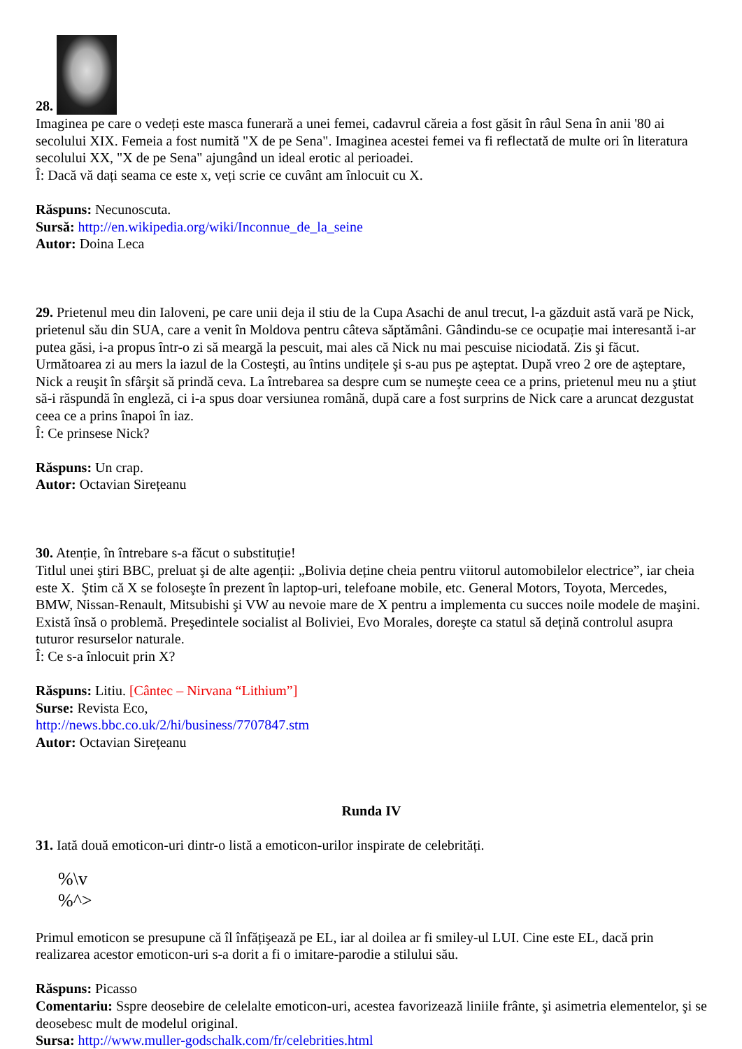28.
Imaginea pe care o vedeți este masca funerară a unei femei, cadavrul căreia a fost găsit în râul Sena în anii '80 ai secolului XIX. Femeia a fost numită "X de pe Sena". Imaginea acestei femei va fi reflectată de multe ori în literatura secolului XX, "X de pe Sena" ajungând un ideal erotic al perioadei.
Î: Dacă vă dați seama ce este x, veți scrie ce cuvânt am înlocuit cu X.
Răspuns: Necunoscuta.
Sursă: http://en.wikipedia.org/wiki/Inconnue_de_la_seine
Autor: Doina Leca
29. Prietenul meu din Ialoveni, pe care unii deja il stiu de la Cupa Asachi de anul trecut, l-a găzduit astă vară pe Nick, prietenul său din SUA, care a venit în Moldova pentru câteva săptămâni. Gândindu-se ce ocupație mai interesantă i-ar putea găsi, i-a propus într-o zi să meargă la pescuit, mai ales că Nick nu mai pescuise niciodată. Zis şi făcut. Următoarea zi au mers la iazul de la Costeşti, au întins undițele şi s-au pus pe aşteptat. După vreo 2 ore de aşteptare, Nick a reuşit în sfârşit să prindă ceva. La întrebarea sa despre cum se numeşte ceea ce a prins, prietenul meu nu a ştiut să-i răspundă în engleză, ci i-a spus doar versiunea română, după care a fost surprins de Nick care a aruncat dezgustat ceea ce a prins înapoi în iaz.
Î: Ce prinsese Nick?
Răspuns: Un crap.
Autor: Octavian Sirețeanu
30. Atenție, în întrebare s-a făcut o substituție!
Titlul unei ştiri BBC, preluat şi de alte agenții: „Bolivia deține cheia pentru viitorul automobilelor electrice”, iar cheia este X. Ştim că X se foloseşte în prezent în laptop-uri, telefoane mobile, etc. General Motors, Toyota, Mercedes, BMW, Nissan-Renault, Mitsubishi şi VW au nevoie mare de X pentru a implementa cu succes noile modele de maşini. Există însă o problemă. Preşedintele socialist al Boliviei, Evo Morales, doreşte ca statul să dețină controlul asupra tuturor resurselor naturale.
Î: Ce s-a înlocuit prin X?
Răspuns: Litiu. [Cântec – Nirvana “Lithium”]
Surse: Revista Eco,
http://news.bbc.co.uk/2/hi/business/7707847.stm
Autor: Octavian Sirețeanu
Runda IV
31. Iată două emoticon-uri dintr-o listă a emoticon-urilor inspirate de celebrități.
%\v
%^>
Primul emoticon se presupune că îl înfățişează pe EL, iar al doilea ar fi smiley-ul LUI. Cine este EL, dacă prin realizarea acestor emoticon-uri s-a dorit a fi o imitare-parodie a stilului său.
Răspuns: Picasso
Comentariu: Sspre deosebire de celelalte emoticon-uri, acestea favorizează liniile frânte, şi asimetria elementelor, şi se deosebesc mult de modelul original.
Sursa: http://www.muller-godschalk.com/fr/celebrities.html